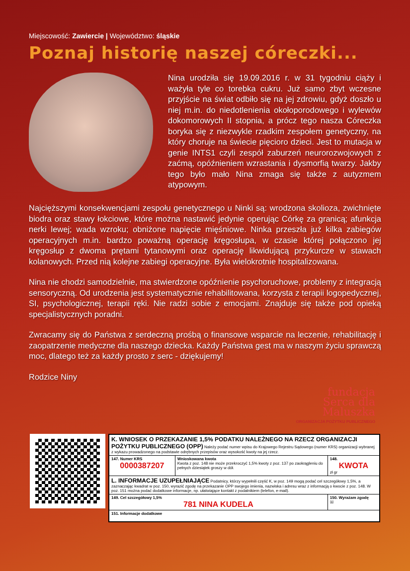Miejscowość: Zawiercie | Województwo: śląskie
Poznaj historię naszej córeczki...
Nina urodziła się 19.09.2016 r. w 31 tygodniu ciąży i ważyła tyle co torebka cukru. Już samo zbyt wczesne przyjście na świat odbiło się na jej zdrowiu, gdyż doszło u niej m.in. do niedotlenienia okołoporodowego i wylewów dokomorowych II stopnia, a prócz tego nasza Córeczka boryka się z niezwykle rzadkim zespołem genetyczny, na który choruje na świecie pięcioro dzieci. Jest to mutacja w genie INTS1 czyli zespół zaburzeń neurorozwojowych z zaćmą, opóźnieniem wzrastania i dysmorfią twarzy. Jakby tego było mało Nina zmaga się także z autyzmem atypowym.
Najcięższymi konsekwencjami zespołu genetycznego u Ninki są: wrodzona skolioza, zwichnięte biodra oraz stawy łokciowe, które można nastawić jedynie operując Córkę za granicą; afunkcja nerki lewej; wada wzroku; obniżone napięcie mięśniowe. Ninka przeszła już kilka zabiegów operacyjnych m.in. bardzo poważną operację kręgosłupa, w czasie której połączono jej kręgosłup z dwoma prętami tytanowymi oraz operację likwidującą przykurcze w stawach kolanowych. Przed nią kolejne zabiegi operacyjne. Była wielokrotnie hospitalizowana.
Nina nie chodzi samodzielnie, ma stwierdzone opóźnienie psychoruchowe, problemy z integracją sensoryczną. Od urodzenia jest systematycznie rehabilitowana, korzysta z terapii logopedycznej, SI, psychologicznej, terapii ręki. Nie radzi sobie z emocjami. Znajduje się także pod opieką specjalistycznych poradni.
Zwracamy się do Państwa z serdeczną prośbą o finansowe wsparcie na leczenie, rehabilitację i zaopatrzenie medyczne dla naszego dziecka. Każdy Państwa gest ma w naszym życiu sprawczą moc, dlatego też za każdy prosto z serc - dziękujemy!
Rodzice Niny
fundacja
Serca dla
Maluszka
ORGANIZACJA POŻYTKU PUBLICZNEGO
| K. WNIOSEK O PRZEKAZANIE 1,5% PODATKU NALEŻNEGO NA RZECZ ORGANIZACJI POŻYTKU PUBLICZNEGO (OPP) Należy podać numer wpisu do Krajowego Rejestru Sądowego (numer KRS) organizacji wybranej z wykazu prowadzonego na podstawie odrębnych przepisów oraz wysokość kwoty na jej rzecz. | | |
| 147. Numer KRS 0000387207 | Wnioskowana kwota Kwota z poz. 148 nie może przekroczyć 1,5% kwoty z poz. 137 po zaokrągleniu do pełnych dziesiątek groszy w dół. | 148. KWOTA zł gr |
| L. INFORMACJE UZUPEŁNIAJĄCE Podatnicy, którzy wypełnili część K, w poz. 149 mogą podać cel szczegółowy 1,5%, a zaznaczając kwadrat w poz. 150, wyrazić zgodę na przekazanie OPP swojego imienia, nazwiska i adresu wraz z informacją o kwocie z poz. 148. W poz. 151 można podać dodatkowe informacje, np. ułatwiające kontakt z podatnikiem (telefon, e-mail). | | |
| 149. Cel szczegółowy 1,5% 781 NINA KUDELA | | 150. Wyrażam zgodę ☒ |
| 151. Informacje dodatkowe | | |